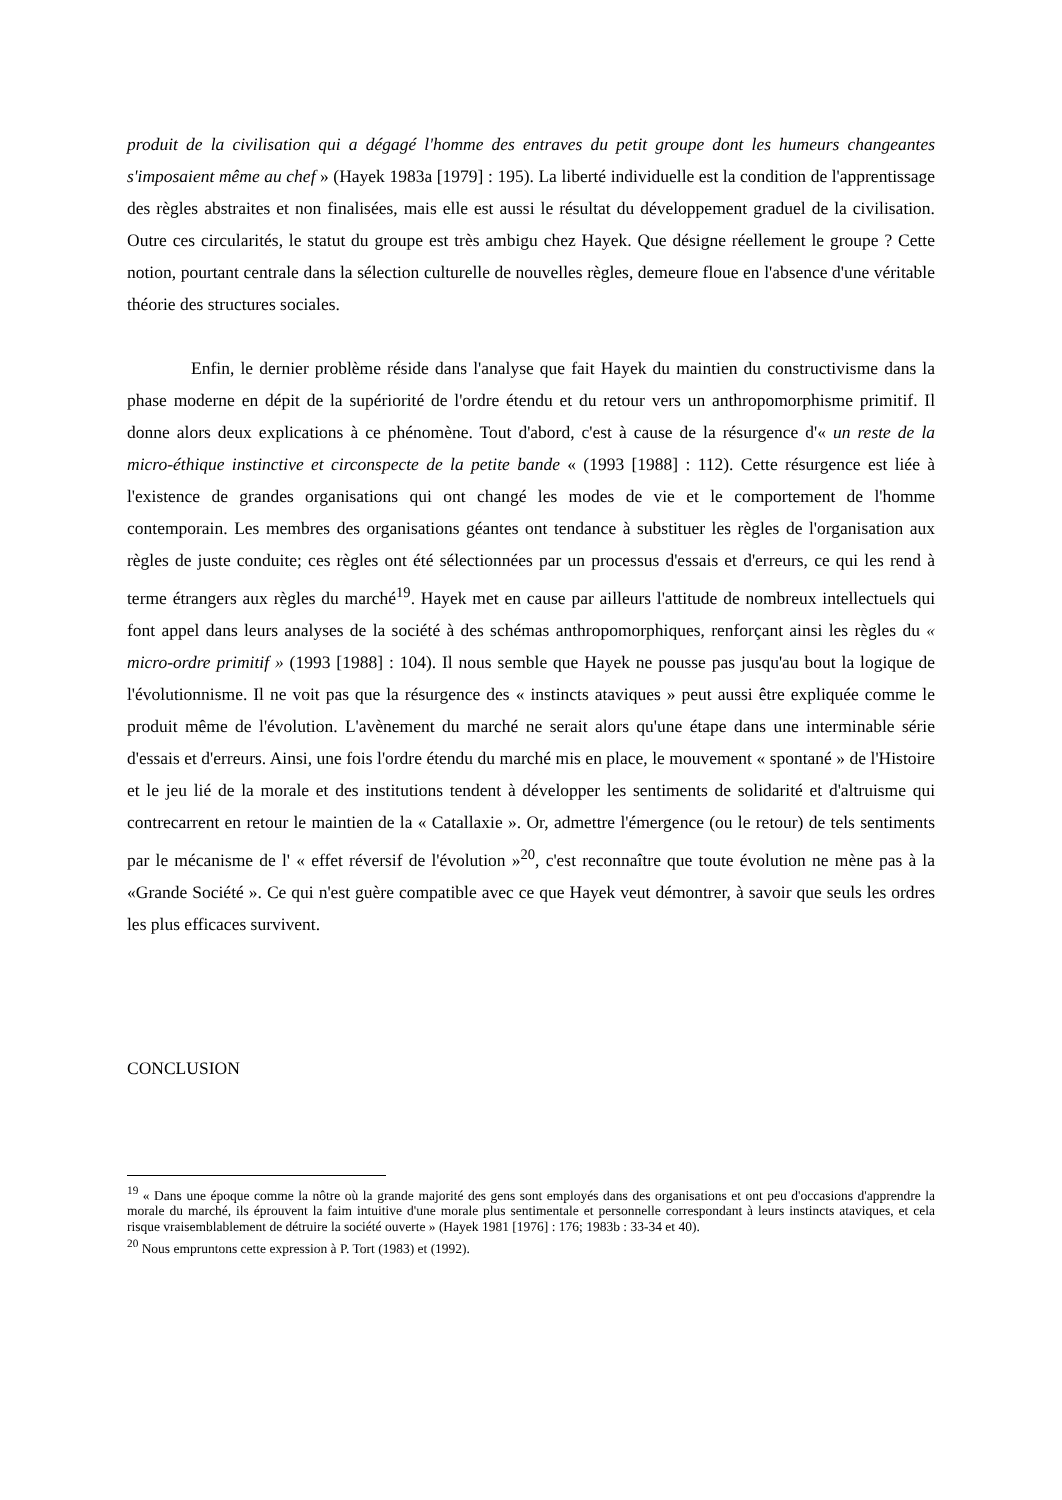produit de la civilisation qui a dégagé l'homme des entraves du petit groupe dont les humeurs changeantes s'imposaient même au chef » (Hayek 1983a [1979] : 195). La liberté individuelle est la condition de l'apprentissage des règles abstraites et non finalisées, mais elle est aussi le résultat du développement graduel de la civilisation. Outre ces circularités, le statut du groupe est très ambigu chez Hayek. Que désigne réellement le groupe ? Cette notion, pourtant centrale dans la sélection culturelle de nouvelles règles, demeure floue en l'absence d'une véritable théorie des structures sociales.
Enfin, le dernier problème réside dans l'analyse que fait Hayek du maintien du constructivisme dans la phase moderne en dépit de la supériorité de l'ordre étendu et du retour vers un anthropomorphisme primitif. Il donne alors deux explications à ce phénomène. Tout d'abord, c'est à cause de la résurgence d'« un reste de la micro-éthique instinctive et circonspecte de la petite bande « (1993 [1988] : 112). Cette résurgence est liée à l'existence de grandes organisations qui ont changé les modes de vie et le comportement de l'homme contemporain. Les membres des organisations géantes ont tendance à substituer les règles de l'organisation aux règles de juste conduite; ces règles ont été sélectionnées par un processus d'essais et d'erreurs, ce qui les rend à terme étrangers aux règles du marché<sup>19</sup>. Hayek met en cause par ailleurs l'attitude de nombreux intellectuels qui font appel dans leurs analyses de la société à des schémas anthropomorphiques, renforçant ainsi les règles du « micro-ordre primitif » (1993 [1988] : 104). Il nous semble que Hayek ne pousse pas jusqu'au bout la logique de l'évolutionnisme. Il ne voit pas que la résurgence des « instincts ataviques » peut aussi être expliquée comme le produit même de l'évolution. L'avènement du marché ne serait alors qu'une étape dans une interminable série d'essais et d'erreurs. Ainsi, une fois l'ordre étendu du marché mis en place, le mouvement « spontané » de l'Histoire et le jeu lié de la morale et des institutions tendent à développer les sentiments de solidarité et d'altruisme qui contrecarrent en retour le maintien de la « Catallaxie ». Or, admettre l'émergence (ou le retour) de tels sentiments par le mécanisme de l' « effet réversif de l'évolution »<sup>20</sup>, c'est reconnaître que toute évolution ne mène pas à la «Grande Société ». Ce qui n'est guère compatible avec ce que Hayek veut démontrer, à savoir que seuls les ordres les plus efficaces survivent.
CONCLUSION
<sup>19</sup> « Dans une époque comme la nôtre où la grande majorité des gens sont employés dans des organisations et ont peu d'occasions d'apprendre la morale du marché, ils éprouvent la faim intuitive d'une morale plus sentimentale et personnelle correspondant à leurs instincts ataviques, et cela risque vraisemblablement de détruire la société ouverte » (Hayek 1981 [1976] : 176; 1983b : 33-34 et 40).
<sup>20</sup> Nous empruntons cette expression à P. Tort (1983) et (1992).